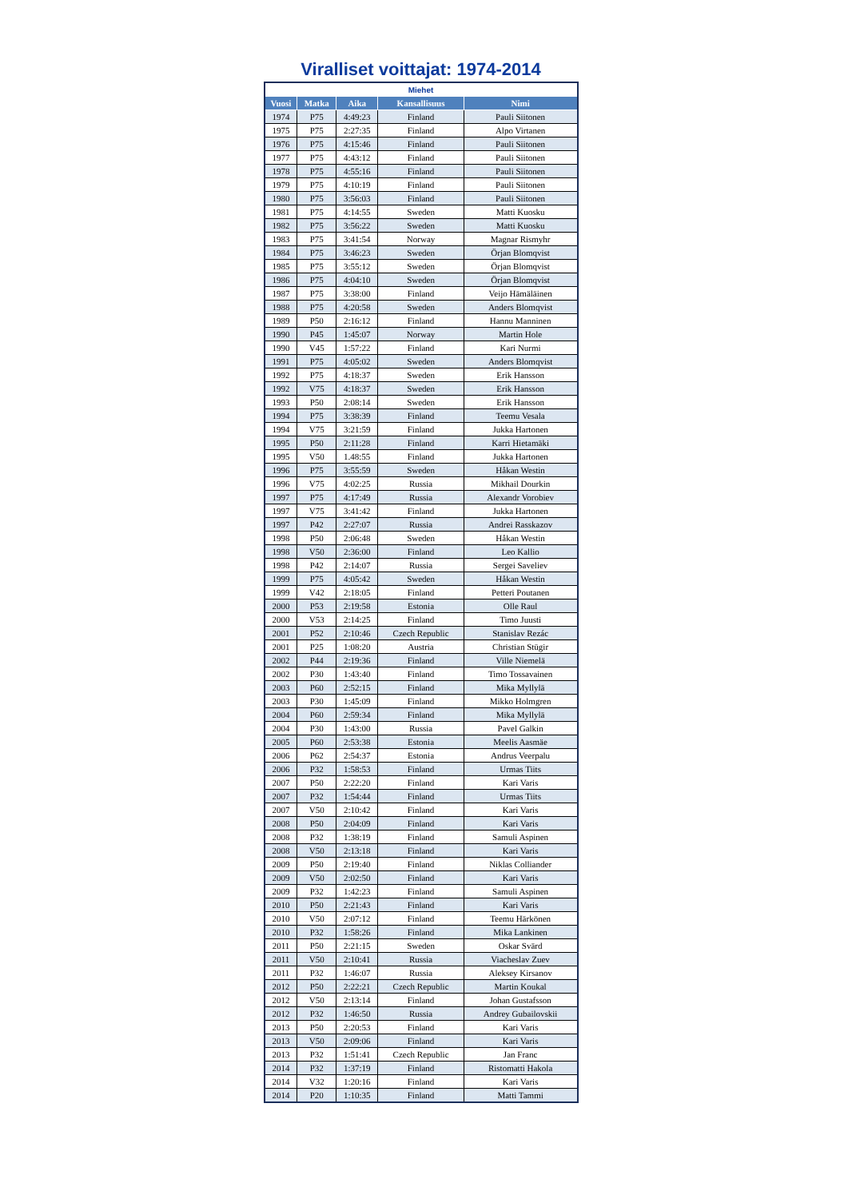Viralliset voittajat: 1974-2014
| Miehet | | | | |
| --- | --- | --- | --- | --- |
| Vuosi | Matka | Aika | Kansallisuus | Nimi |
| 1974 | P75 | 4:49:23 | Finland | Pauli Siitonen |
| 1975 | P75 | 2:27:35 | Finland | Alpo Virtanen |
| 1976 | P75 | 4:15:46 | Finland | Pauli Siitonen |
| 1977 | P75 | 4:43:12 | Finland | Pauli Siitonen |
| 1978 | P75 | 4:55:16 | Finland | Pauli Siitonen |
| 1979 | P75 | 4:10:19 | Finland | Pauli Siitonen |
| 1980 | P75 | 3:56:03 | Finland | Pauli Siitonen |
| 1981 | P75 | 4:14:55 | Sweden | Matti Kuosku |
| 1982 | P75 | 3:56:22 | Sweden | Matti Kuosku |
| 1983 | P75 | 3:41:54 | Norway | Magnar Rismyhr |
| 1984 | P75 | 3:46:23 | Sweden | Örjan Blomqvist |
| 1985 | P75 | 3:55:12 | Sweden | Örjan Blomqvist |
| 1986 | P75 | 4:04:10 | Sweden | Örjan Blomqvist |
| 1987 | P75 | 3:38:00 | Finland | Veijo Hämäläinen |
| 1988 | P75 | 4:20:58 | Sweden | Anders Blomqvist |
| 1989 | P50 | 2:16:12 | Finland | Hannu Manninen |
| 1990 | P45 | 1:45:07 | Norway | Martin Hole |
| 1990 | V45 | 1:57:22 | Finland | Kari Nurmi |
| 1991 | P75 | 4:05:02 | Sweden | Anders Blomqvist |
| 1992 | P75 | 4:18:37 | Sweden | Erik Hansson |
| 1992 | V75 | 4:18:37 | Sweden | Erik Hansson |
| 1993 | P50 | 2:08:14 | Sweden | Erik Hansson |
| 1994 | P75 | 3:38:39 | Finland | Teemu Vesala |
| 1994 | V75 | 3:21:59 | Finland | Jukka Hartonen |
| 1995 | P50 | 2:11:28 | Finland | Karri Hietamäki |
| 1995 | V50 | 1.48:55 | Finland | Jukka Hartonen |
| 1996 | P75 | 3:55:59 | Sweden | Håkan Westin |
| 1996 | V75 | 4:02:25 | Russia | Mikhail Dourkin |
| 1997 | P75 | 4:17:49 | Russia | Alexandr Vorobiev |
| 1997 | V75 | 3:41:42 | Finland | Jukka Hartonen |
| 1997 | P42 | 2:27:07 | Russia | Andrei Rasskazov |
| 1998 | P50 | 2:06:48 | Sweden | Håkan Westin |
| 1998 | V50 | 2:36:00 | Finland | Leo Kallio |
| 1998 | P42 | 2:14:07 | Russia | Sergei Saveliev |
| 1999 | P75 | 4:05:42 | Sweden | Håkan Westin |
| 1999 | V42 | 2:18:05 | Finland | Petteri Poutanen |
| 2000 | P53 | 2:19:58 | Estonia | Olle Raul |
| 2000 | V53 | 2:14:25 | Finland | Timo Juusti |
| 2001 | P52 | 2:10:46 | Czech Republic | Stanislav Rezác |
| 2001 | P25 | 1:08:20 | Austria | Christian Stügir |
| 2002 | P44 | 2:19:36 | Finland | Ville Niemelä |
| 2002 | P30 | 1:43:40 | Finland | Timo Tossavainen |
| 2003 | P60 | 2:52:15 | Finland | Mika Myllylä |
| 2003 | P30 | 1:45:09 | Finland | Mikko Holmgren |
| 2004 | P60 | 2:59:34 | Finland | Mika Myllylä |
| 2004 | P30 | 1:43:00 | Russia | Pavel Galkin |
| 2005 | P60 | 2:53:38 | Estonia | Meelis Aasmäe |
| 2006 | P62 | 2:54:37 | Estonia | Andrus Veerpalu |
| 2006 | P32 | 1:58:53 | Finland | Urmas Tiits |
| 2007 | P50 | 2:22:20 | Finland | Kari Varis |
| 2007 | P32 | 1:54:44 | Finland | Urmas Tiits |
| 2007 | V50 | 2:10:42 | Finland | Kari Varis |
| 2008 | P50 | 2:04:09 | Finland | Kari Varis |
| 2008 | P32 | 1:38:19 | Finland | Samuli Aspinen |
| 2008 | V50 | 2:13:18 | Finland | Kari Varis |
| 2009 | P50 | 2:19:40 | Finland | Niklas Colliander |
| 2009 | V50 | 2:02:50 | Finland | Kari Varis |
| 2009 | P32 | 1:42:23 | Finland | Samuli Aspinen |
| 2010 | P50 | 2:21:43 | Finland | Kari Varis |
| 2010 | V50 | 2:07:12 | Finland | Teemu Härkönen |
| 2010 | P32 | 1:58:26 | Finland | Mika Lankinen |
| 2011 | P50 | 2:21:15 | Sweden | Oskar Svärd |
| 2011 | V50 | 2:10:41 | Russia | Viacheslav Zuev |
| 2011 | P32 | 1:46:07 | Russia | Aleksey Kirsanov |
| 2012 | P50 | 2:22:21 | Czech Republic | Martin Koukal |
| 2012 | V50 | 2:13:14 | Finland | Johan Gustafsson |
| 2012 | P32 | 1:46:50 | Russia | Andrey Gubailovskii |
| 2013 | P50 | 2:20:53 | Finland | Kari Varis |
| 2013 | V50 | 2:09:06 | Finland | Kari Varis |
| 2013 | P32 | 1:51:41 | Czech Republic | Jan Franc |
| 2014 | P32 | 1:37:19 | Finland | Ristomatti Hakola |
| 2014 | V32 | 1:20:16 | Finland | Kari Varis |
| 2014 | P20 | 1:10:35 | Finland | Matti Tammi |